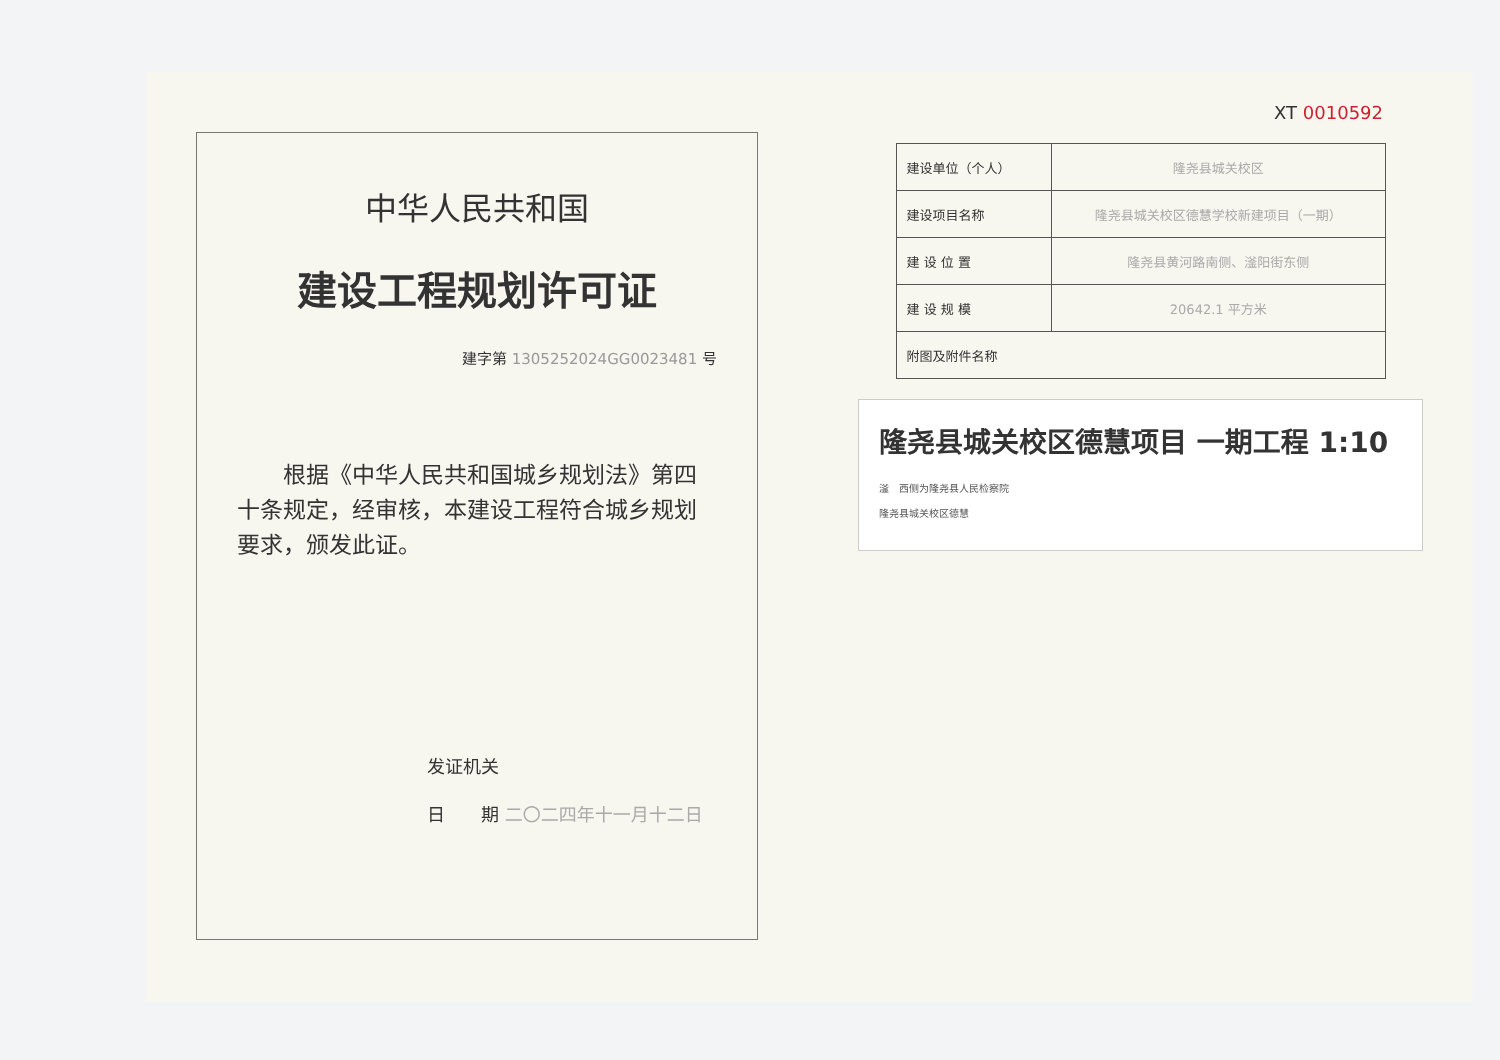中华人民共和国
建设工程规划许可证
建字第 1305252024GG0023481 号
根据《中华人民共和国城乡规划法》第四十条规定，经审核，本建设工程符合城乡规划要求，颁发此证。
发证机关
日　　期 二〇二四年十一月十二日
XT 0010592
| 建设单位（个人） | 隆尧县城关校区 |
| 建设项目名称 | 隆尧县城关校区德慧学校新建项目（一期） |
| 建 设 位 置 | 隆尧县黄河路南侧、滏阳街东侧 |
| 建 设 规 模 | 20642.1 平方米 |
| 附图及附件名称 | |
隆尧县城关校区德慧项目 一期工程 1:10
滏　西侧为隆尧县人民检察院
隆尧县城关校区德慧